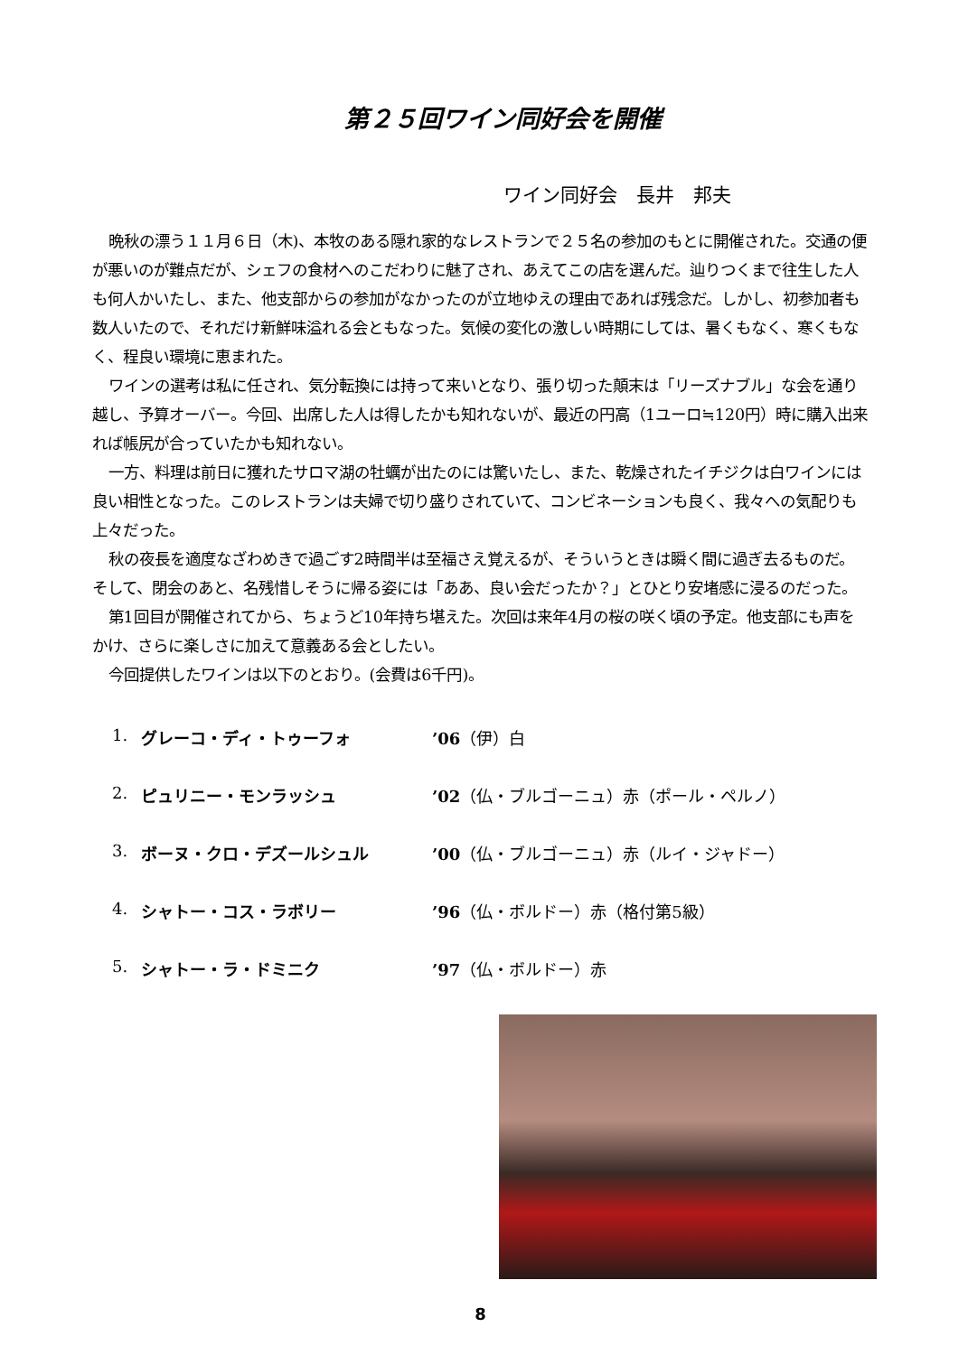第２５回ワイン同好会を開催
ワイン同好会　長井　邦夫
晩秋の漂う１１月６日（木)、本牧のある隠れ家的なレストランで２５名の参加のもとに開催された。交通の便が悪いのが難点だが、シェフの食材へのこだわりに魅了され、あえてこの店を選んだ。辿りつくまで往生した人も何人かいたし、また、他支部からの参加がなかったのが立地ゆえの理由であれば残念だ。しかし、初参加者も数人いたので、それだけ新鮮味溢れる会ともなった。気候の変化の激しい時期にしては、暑くもなく、寒くもなく、程良い環境に恵まれた。
ワインの選考は私に任され、気分転換には持って来いとなり、張り切った顛末は「リーズナブル」な会を通り越し、予算オーバー。今回、出席した人は得したかも知れないが、最近の円高（1ユーロ≒120円）時に購入出来れば帳尻が合っていたかも知れない。
一方、料理は前日に獲れたサロマ湖の牡蠣が出たのには驚いたし、また、乾燥されたイチジクは白ワインには良い相性となった。このレストランは夫婦で切り盛りされていて、コンビネーションも良く、我々への気配りも上々だった。
秋の夜長を適度なざわめきで過ごす2時間半は至福さえ覚えるが、そういうときは瞬く間に過ぎ去るものだ。そして、閉会のあと、名残惜しそうに帰る姿には「ああ、良い会だったか？」とひとり安堵感に浸るのだった。
第1回目が開催されてから、ちょうど10年持ち堪えた。次回は来年4月の桜の咲く頃の予定。他支部にも声をかけ、さらに楽しさに加えて意義ある会としたい。
今回提供したワインは以下のとおり。(会費は6千円)。
1. グレーコ・ディ・トゥーフォ’06（伊）白
2. ピュリニー・モンラッシュ’02（仏・ブルゴーニュ）赤（ポール・ペルノ）
3. ボーヌ・クロ・デズールシュル’00（仏・ブルゴーニュ）赤（ルイ・ジャドー）
4. シャトー・コス・ラボリー’96（仏・ボルドー）赤（格付第5級）
5. シャトー・ラ・ドミニク’97（仏・ボルドー）赤
8